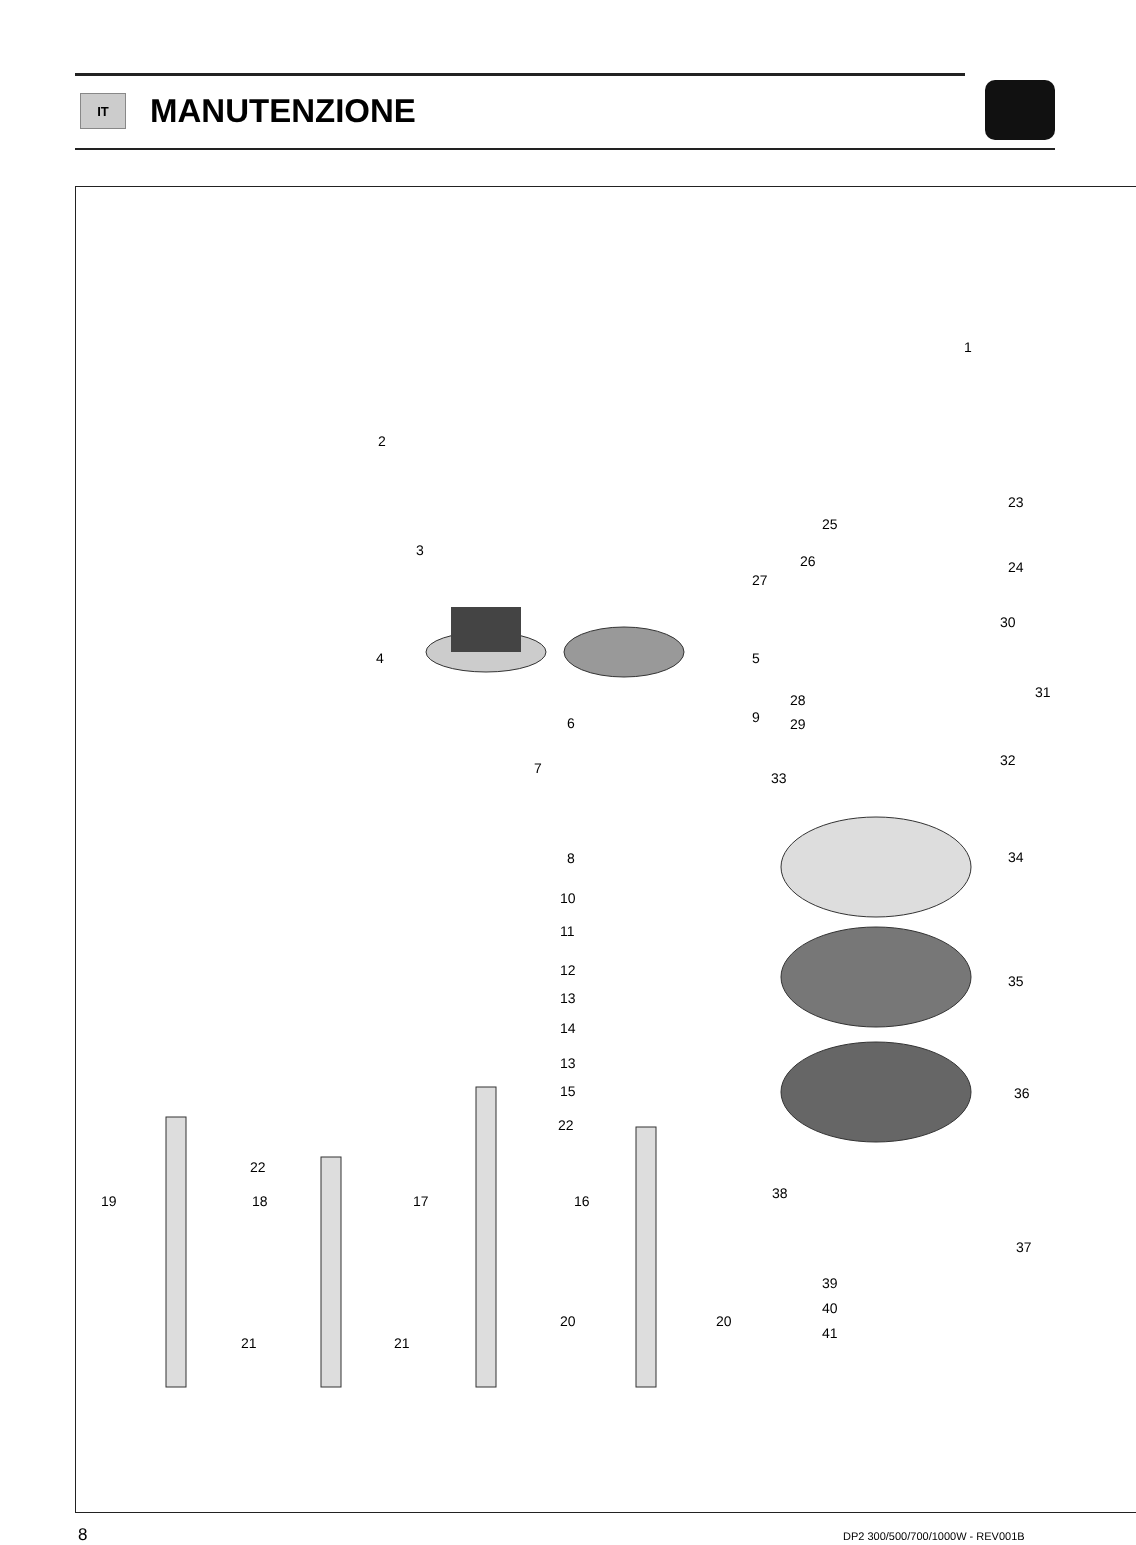IT
MANUTENZIONE
1
2
3
4 5
6
7
8
9
10
11
12
13
14
13
15
16 17 18 19
20 20
21 21
22
22
23
25
24 26
27
30
31 28
29
32
33
34
35
36
38
37
39
40
41
8
DP2 300/500/700/1000W - REV001B